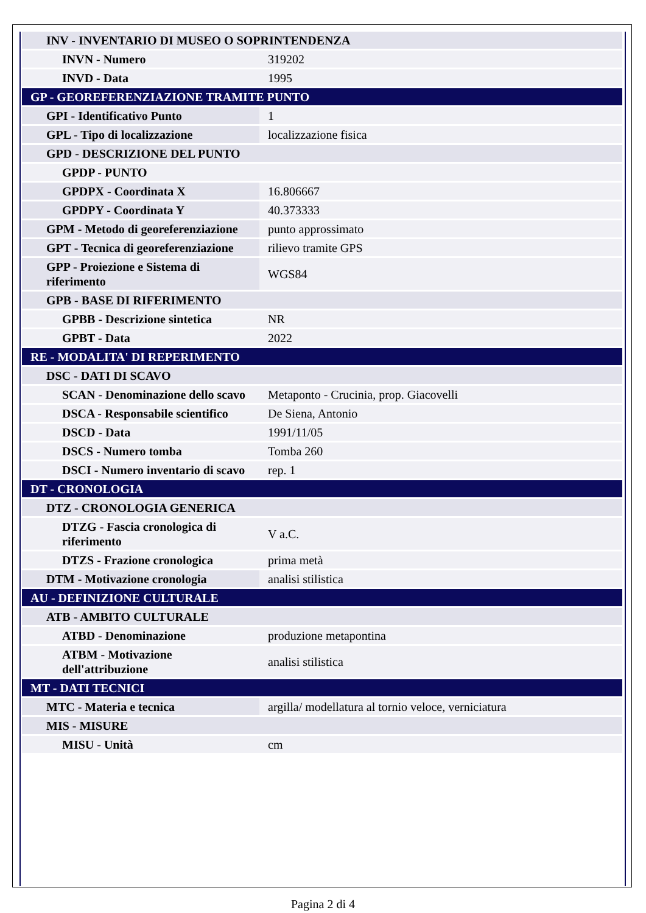| INV - INVENTARIO DI MUSEO O SOPRINTENDENZA | |
| INVN - Numero | 319202 |
| INVD - Data | 1995 |
| GP - GEOREFERENZIAZIONE TRAMITE PUNTO | |
| GPI - Identificativo Punto | 1 |
| GPL - Tipo di localizzazione | localizzazione fisica |
| GPD - DESCRIZIONE DEL PUNTO | |
| GPDP - PUNTO | |
| GPDPX - Coordinata X | 16.806667 |
| GPDPY - Coordinata Y | 40.373333 |
| GPM - Metodo di georeferenziazione | punto approssimato |
| GPT - Tecnica di georeferenziazione | rilievo tramite GPS |
| GPP - Proiezione e Sistema di riferimento | WGS84 |
| GPB - BASE DI RIFERIMENTO | |
| GPBB - Descrizione sintetica | NR |
| GPBT - Data | 2022 |
| RE - MODALITA' DI REPERIMENTO | |
| DSC - DATI DI SCAVO | |
| SCAN - Denominazione dello scavo | Metaponto - Crucinia, prop. Giacovelli |
| DSCA - Responsabile scientifico | De Siena, Antonio |
| DSCD - Data | 1991/11/05 |
| DSCS - Numero tomba | Tomba 260 |
| DSCI - Numero inventario di scavo | rep. 1 |
| DT - CRONOLOGIA | |
| DTZ - CRONOLOGIA GENERICA | |
| DTZG - Fascia cronologica di riferimento | V a.C. |
| DTZS - Frazione cronologica | prima metà |
| DTM - Motivazione cronologia | analisi stilistica |
| AU - DEFINIZIONE CULTURALE | |
| ATB - AMBITO CULTURALE | |
| ATBD - Denominazione | produzione metapontina |
| ATBM - Motivazione dell'attribuzione | analisi stilistica |
| MT - DATI TECNICI | |
| MTC - Materia e tecnica | argilla/ modellatura al tornio veloce, verniciatura |
| MIS - MISURE | |
| MISU - Unità | cm |
Pagina 2 di 4